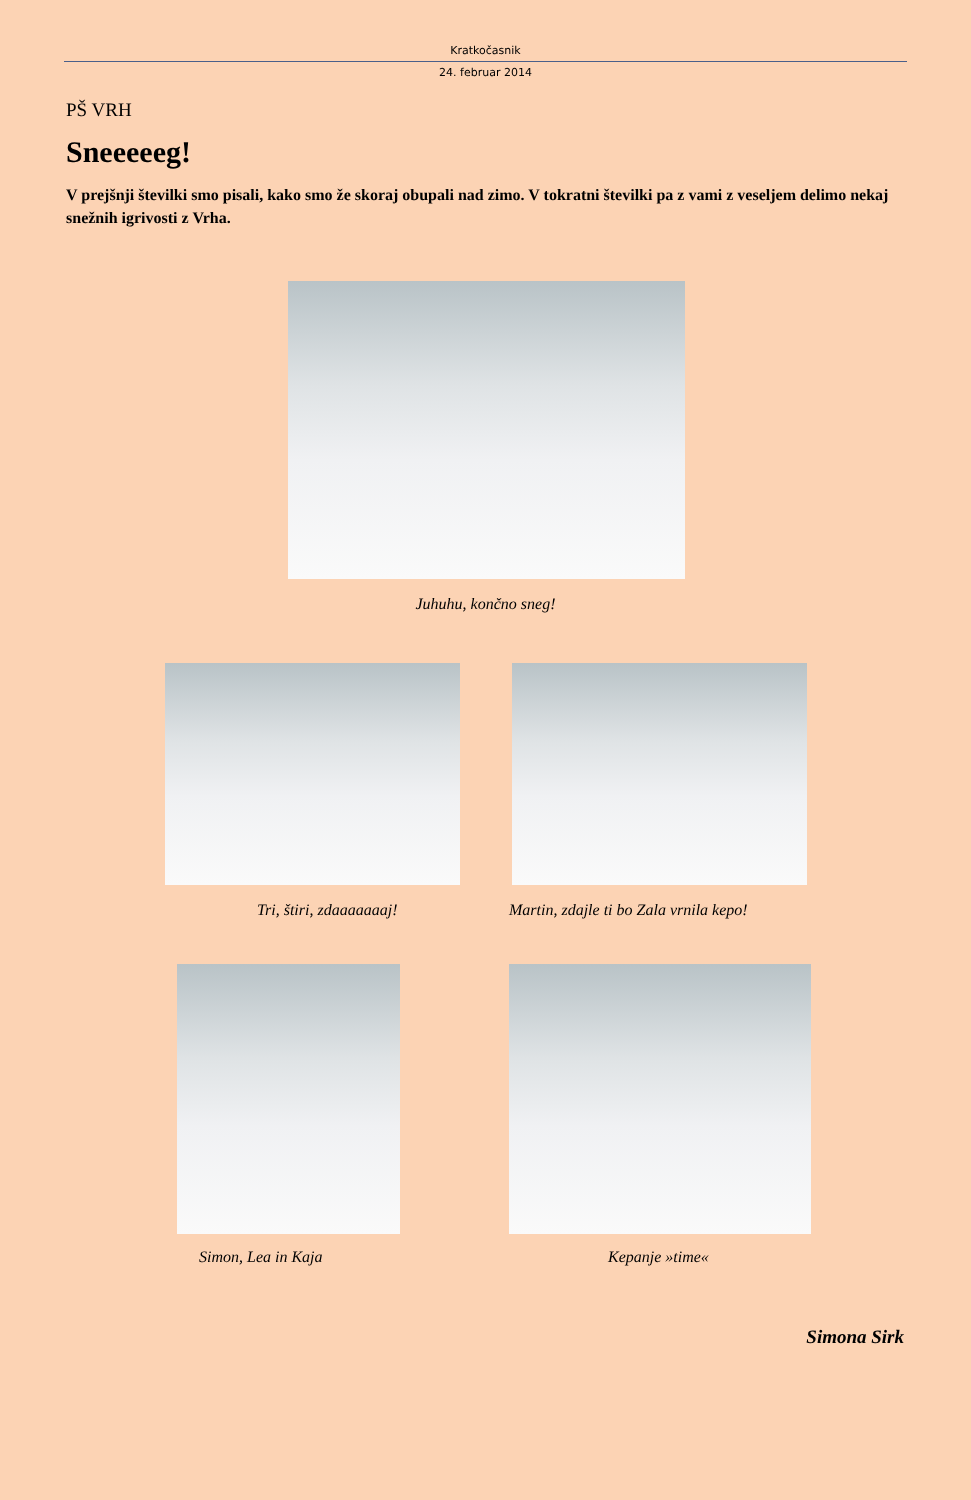Kratkočasnik
24. februar 2014
PŠ VRH
Sneeeeeg!
V prejšnji številki smo pisali, kako smo že skoraj obupali nad zimo. V tokratni številki pa z vami z veseljem delimo nekaj snežnih igrivosti z Vrha.
Juhuhu, končno sneg!
Tri, štiri, zdaaaaaaaj! Martin, zdajle ti bo Zala vrnila kepo!
Simon, Lea in Kaja Kepanje »time«
Simona Sirk